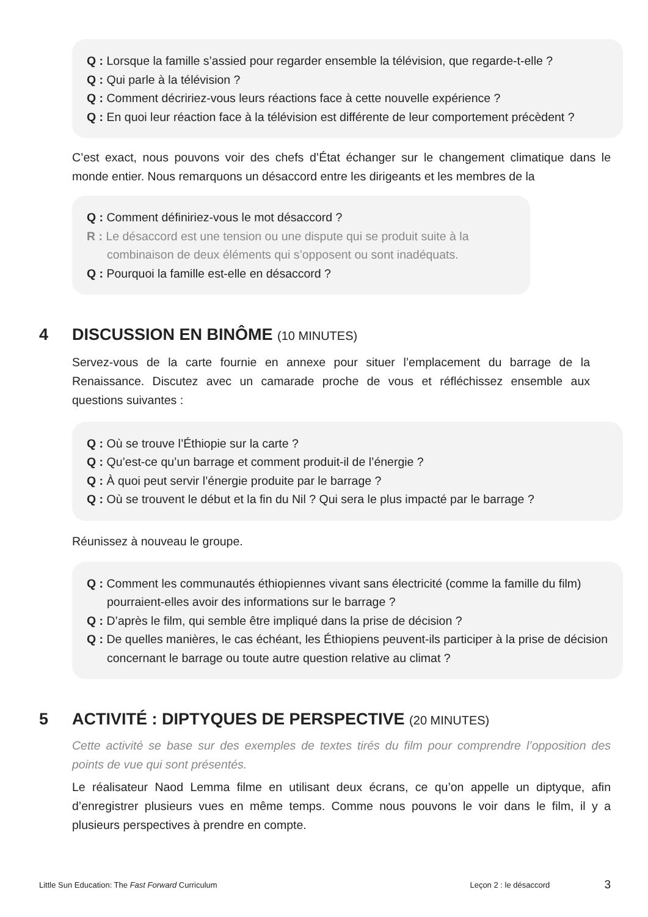Q : Lorsque la famille s’assied pour regarder ensemble la télévision, que regarde-t-elle ?
Q : Qui parle à la télévision ?
Q : Comment décririez-vous leurs réactions face à cette nouvelle expérience ?
Q : En quoi leur réaction face à la télévision est différente de leur comportement précèdent ?
C’est exact, nous pouvons voir des chefs d’État échanger sur le changement climatique dans le monde entier. Nous remarquons un désaccord entre les dirigeants et les membres de la
Q : Comment définiriez-vous le mot désaccord ?
R : Le désaccord est une tension ou une dispute qui se produit suite à la combinaison de deux éléments qui s’opposent ou sont inadéquats.
Q : Pourquoi la famille est-elle en désaccord ?
4 DISCUSSION EN BINÔME (10 MINUTES)
Servez-vous de la carte fournie en annexe pour situer l’emplacement du barrage de la Renaissance. Discutez avec un camarade proche de vous et réfléchissez ensemble aux questions suivantes :
Q : Où se trouve l’Éthiopie sur la carte ?
Q : Qu’est-ce qu’un barrage et comment produit-il de l’énergie ?
Q : À quoi peut servir l’énergie produite par le barrage ?
Q : Où se trouvent le début et la fin du Nil ? Qui sera le plus impacté par le barrage ?
Réunissez à nouveau le groupe.
Q : Comment les communautés éthiopiennes vivant sans électricité (comme la famille du film) pourraient-elles avoir des informations sur le barrage ?
Q : D’après le film, qui semble être impliqué dans la prise de décision ?
Q : De quelles manières, le cas échéant, les Éthiopiens peuvent-ils participer à la prise de décision concernant le barrage ou toute autre question relative au climat ?
5 ACTIVITÉ : DIPTYQUES DE PERSPECTIVE (20 MINUTES)
Cette activité se base sur des exemples de textes tirés du film pour comprendre l’opposition des points de vue qui sont présentés.
Le réalisateur Naod Lemma filme en utilisant deux écrans, ce qu’on appelle un diptyque, afin d’enregistrer plusieurs vues en même temps. Comme nous pouvons le voir dans le film, il y a plusieurs perspectives à prendre en compte.
Little Sun Education: The Fast Forward Curriculum Leçon 2 : le désaccord 3